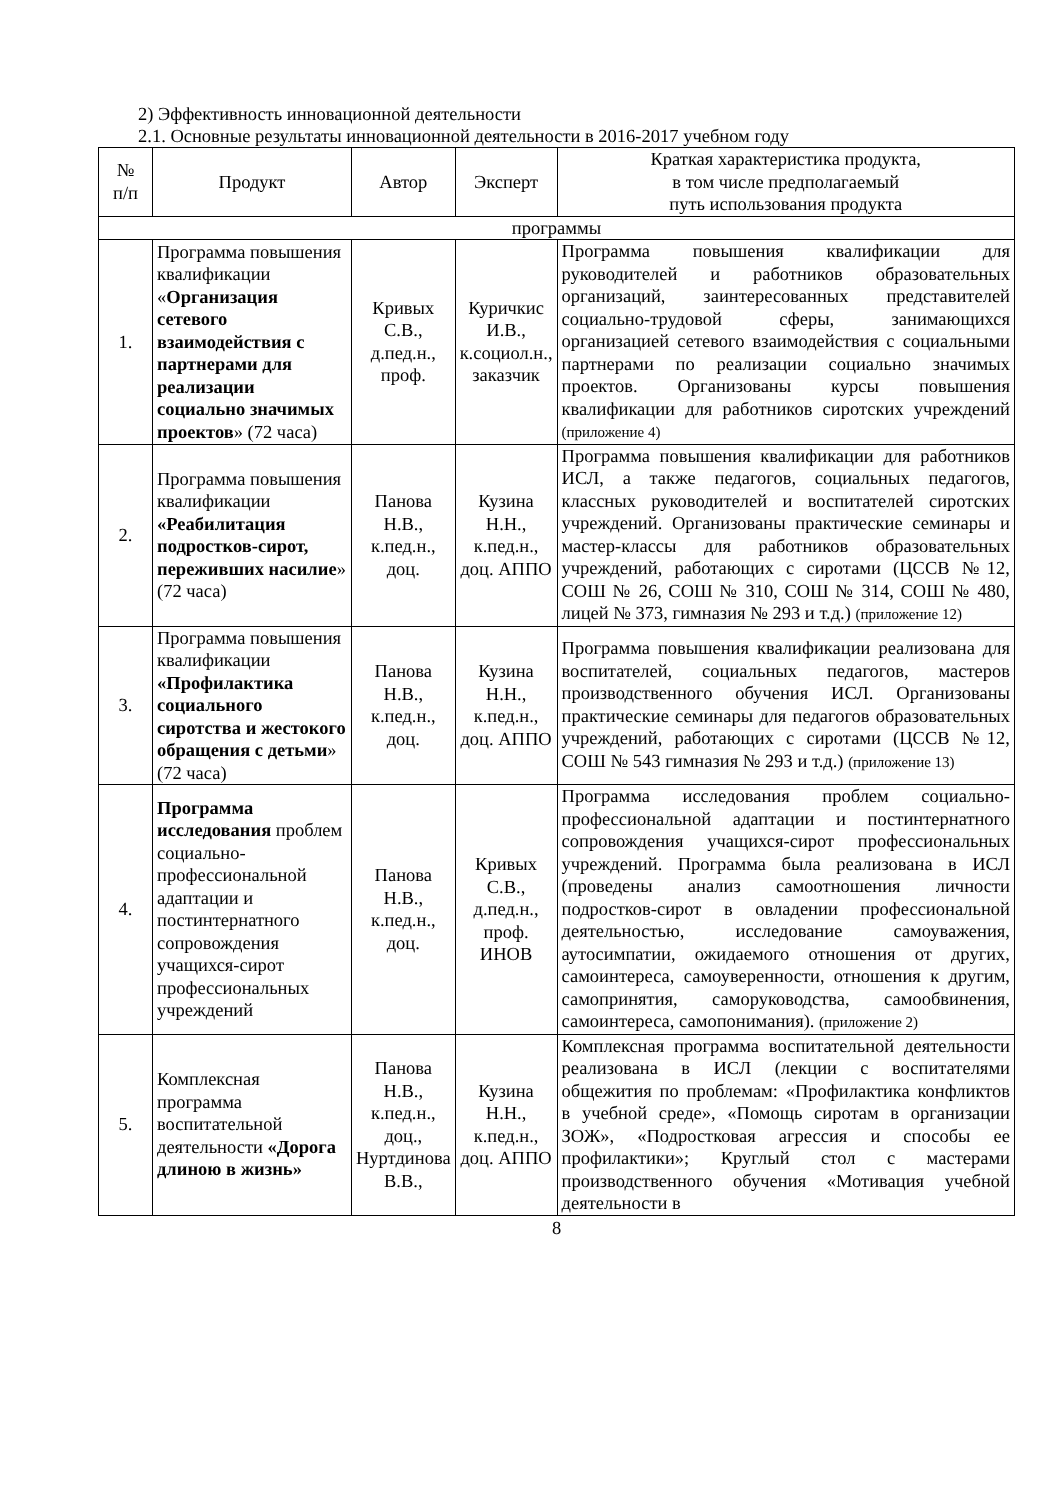2) Эффективность инновационной деятельности
2.1. Основные результаты инновационной деятельности в 2016-2017 учебном году
| № п/п | Продукт | Автор | Эксперт | Краткая характеристика продукта, в том числе предполагаемый путь использования продукта |
| --- | --- | --- | --- | --- |
| программы | | | | |
| 1. | Программа повышения квалификации « Организация сетевого взаимодействия с партнерами для реализации социально значимых проектов » (72 часа) | Кривых С.В., д.пед.н., проф. | Куричкис И.В., к.социол.н., заказчик | Программа повышения квалификации для руководителей и работников образовательных организаций, заинтересованных представителей социально-трудовой сферы, занимающихся организацией сетевого взаимодействия с социальными партнерами по реализации социально значимых проектов. Организованы курсы повышения квалификации для работников сиротских учреждений (приложение 4) |
| 2. | Программа повышения квалификации «Реабилитация подростков-сирот, переживших насилие » (72 часа) | Панова Н.В., к.пед.н., доц. | Кузина Н.Н., к.пед.н., доц. АППО | Программа повышения квалификации для работников ИСЛ, а также педагогов, социальных педагогов, классных руководителей и воспитателей сиротских учреждений. Организованы практические семинары и мастер-классы для работников образовательных учреждений, работающих с сиротами (ЦССВ №12, СОШ № 26, СОШ № 310, СОШ № 314, СОШ № 480, лицей № 373, гимназия № 293 и т.д.) (приложение 12) |
| 3. | Программа повышения квалификации «Профилактика социального сиротства и жестокого обращения с детьми » (72 часа) | Панова Н.В., к.пед.н., доц. | Кузина Н.Н., к.пед.н., доц. АППО | Программа повышения квалификации реализована для воспитателей, социальных педагогов, мастеров производственного обучения ИСЛ. Организованы практические семинары для педагогов образовательных учреждений, работающих с сиротами (ЦССВ №12, СОШ № 543 гимназия № 293 и т.д.) (приложение 13) |
| 4. | Программа исследования проблем социально-профессиональной адаптации и постинтернатного сопровождения учащихся-сирот профессиональных учреждений | Панова Н.В., к.пед.н., доц. | Кривых С.В., д.пед.н., проф. ИНОВ | Программа исследования проблем социально-профессиональной адаптации и постинтернатного сопровождения учащихся-сирот профессиональных учреждений. Программа была реализована в ИСЛ (проведены анализ самоотношения личности подростков-сирот в овладении профессиональной деятельностью, исследование самоуважения, аутосимпатии, ожидаемого отношения от других, самоинтереса, самоуверенности, отношения к другим, самопринятия, саморуководства, самообвинения, самоинтереса, самопонимания). (приложение 2) |
| 5. | Комплексная программа воспитательной деятельности «Дорога длиною в жизнь» | Панова Н.В., к.пед.н., доц., Нуртдинова В.В., | Кузина Н.Н., к.пед.н., доц. АППО | Комплексная программа воспитательной деятельности реализована в ИСЛ (лекции с воспитателями общежития по проблемам: «Профилактика конфликтов в учебной среде», «Помощь сиротам в организации ЗОЖ», «Подростковая агрессия и способы ее профилактики»; Круглый стол с мастерами производственного обучения «Мотивация учебной деятельности в |
8